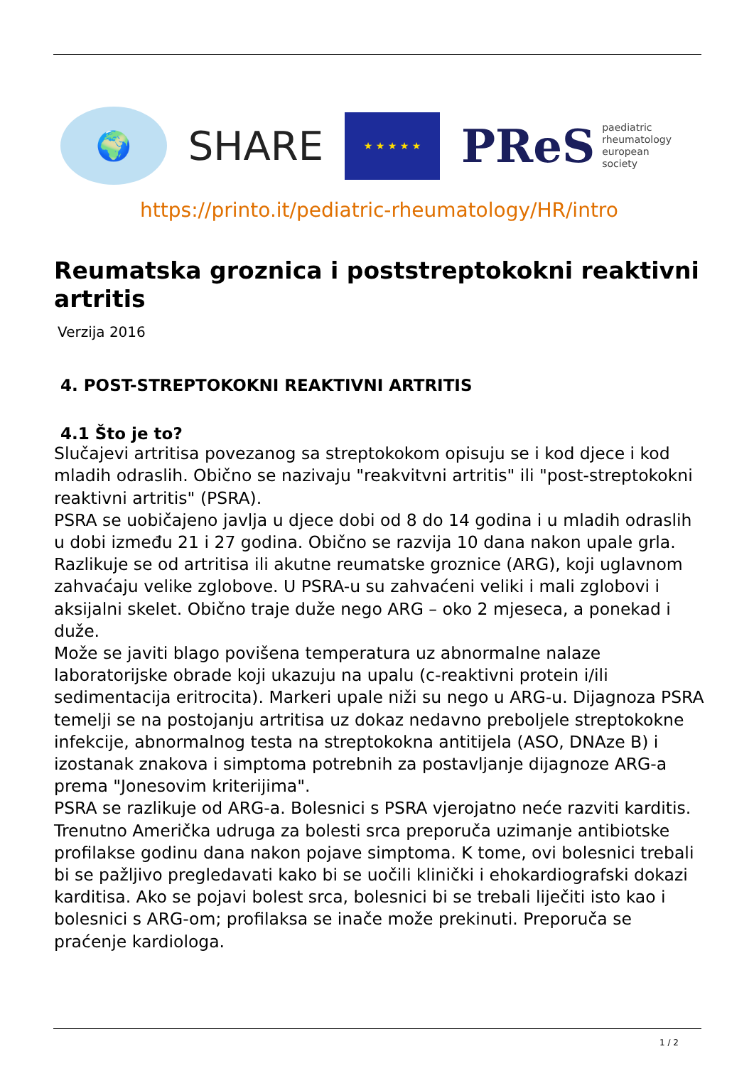🌍
SHARE
★ ★ ★ ★ ★
PReS paediatric
rheumatology
european
society
https://printo.it/pediatric-rheumatology/HR/intro
Reumatska groznica i poststreptokokni reaktivni artritis
Verzija 2016
4. POST-STREPTOKOKNI REAKTIVNI ARTRITIS
4.1 Što je to?
Slučajevi artritisa povezanog sa streptokokom opisuju se i kod djece i kod mladih odraslih. Obično se nazivaju "reakvitvni artritis" ili "post-streptokokni reaktivni artritis" (PSRA).
PSRA se uobičajeno javlja u djece dobi od 8 do 14 godina i u mladih odraslih u dobi između 21 i 27 godina. Obično se razvija 10 dana nakon upale grla. Razlikuje se od artritisa ili akutne reumatske groznice (ARG), koji uglavnom zahvaćaju velike zglobove. U PSRA-u su zahvaćeni veliki i mali zglobovi i aksijalni skelet. Obično traje duže nego ARG – oko 2 mjeseca, a ponekad i duže.
Može se javiti blago povišena temperatura uz abnormalne nalaze laboratorijske obrade koji ukazuju na upalu (c-reaktivni protein i/ili sedimentacija eritrocita). Markeri upale niži su nego u ARG-u. Dijagnoza PSRA temelji se na postojanju artritisa uz dokaz nedavno preboljele streptokokne infekcije, abnormalnog testa na streptokokna antitijela (ASO, DNAze B) i izostanak znakova i simptoma potrebnih za postavljanje dijagnoze ARG-a prema "Jonesovim kriterijima".
PSRA se razlikuje od ARG-a. Bolesnici s PSRA vjerojatno neće razviti karditis. Trenutno Američka udruga za bolesti srca preporuča uzimanje antibiotske profilakse godinu dana nakon pojave simptoma. K tome, ovi bolesnici trebali bi se pažljivo pregledavati kako bi se uočili klinički i ehokardiografski dokazi karditisa. Ako se pojavi bolest srca, bolesnici bi se trebali liječiti isto kao i bolesnici s ARG-om; profilaksa se inače može prekinuti. Preporuča se praćenje kardiologa.
1 / 2